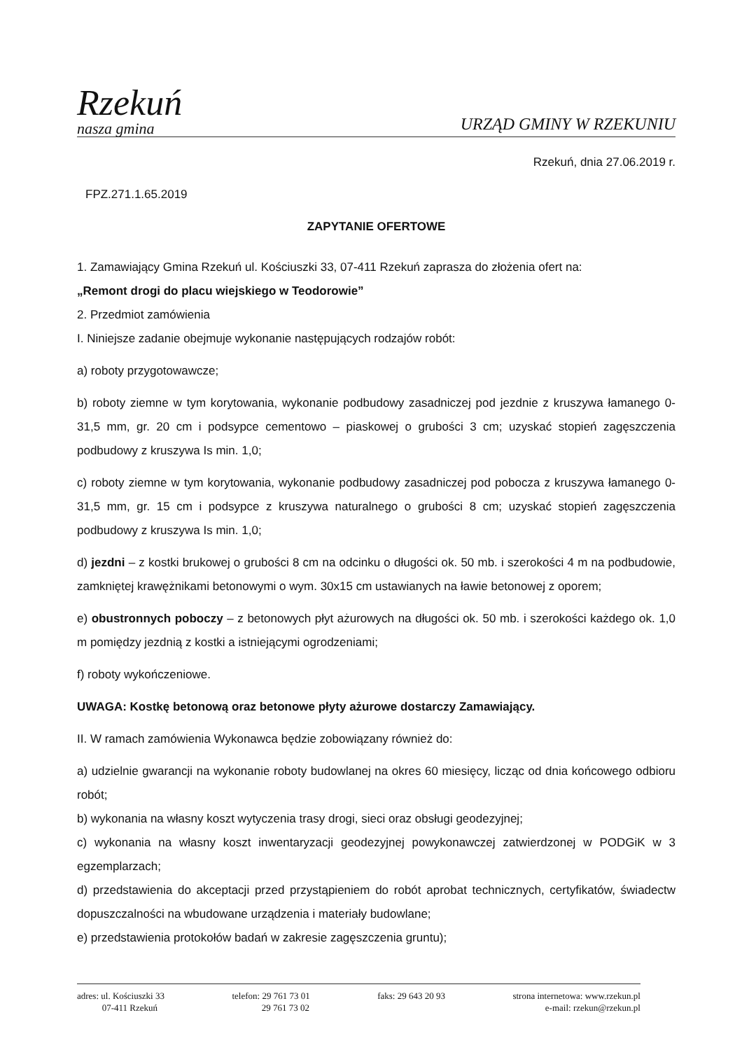Rzekuń
nasza gmina
URZĄD GMINY W RZEKUNIU
Rzekuń, dnia 27.06.2019 r.
FPZ.271.1.65.2019
ZAPYTANIE OFERTOWE
1. Zamawiający Gmina Rzekuń ul. Kościuszki 33, 07-411 Rzekuń zaprasza do złożenia ofert na:
„Remont drogi do placu wiejskiego w Teodorowie”
2. Przedmiot zamówienia
I. Niniejsze zadanie obejmuje wykonanie następujących rodzajów robót:
a) roboty przygotowawcze;
b) roboty ziemne w tym korytowania, wykonanie podbudowy zasadniczej pod jezdnie z kruszywa łamanego 0-31,5 mm, gr. 20 cm i podsypce cementowo – piaskowej o grubości 3 cm; uzyskać stopień zagęszczenia podbudowy z kruszywa Is min. 1,0;
c) roboty ziemne w tym korytowania, wykonanie podbudowy zasadniczej pod pobocza z kruszywa łamanego 0-31,5 mm, gr. 15 cm i podsypce z kruszywa naturalnego o grubości 8 cm; uzyskać stopień zagęszczenia podbudowy z kruszywa Is min. 1,0;
d) jezdni – z kostki brukowej o grubości 8 cm na odcinku o długości ok. 50 mb. i szerokości 4 m na podbudowie, zamkniętej krawężnikami betonowymi o wym. 30x15 cm ustawianych na ławie betonowej z oporem;
e) obustronnych poboczy – z betonowych płyt ażurowych na długości ok. 50 mb. i szerokości każdego ok. 1,0 m pomiędzy jezdnią z kostki a istniejącymi ogrodzeniami;
f) roboty wykończeniowe.
UWAGA: Kostkę betonową oraz betonowe płyty ażurowe dostarczy Zamawiający.
II. W ramach zamówienia Wykonawca będzie zobowiązany również do:
a) udzielnie gwarancji na wykonanie roboty budowlanej na okres 60 miesięcy, licząc od dnia końcowego odbioru robót;
b) wykonania na własny koszt wytyczenia trasy drogi, sieci oraz obsługi geodezyjnej;
c) wykonania na własny koszt inwentaryzacji geodezyjnej powykonawczej zatwierdzonej w PODGiK w 3 egzemplarzach;
d) przedstawienia do akceptacji przed przystąpieniem do robót aprobat technicznych, certyfikatów, świadectw dopuszczalności na wbudowane urządzenia i materiały budowlane;
e) przedstawienia protokołów badań w zakresie zagęszczenia gruntu);
adres: ul. Kościuszki 33
07-411 Rzekuń
telefon: 29 761 73 01
29 761 73 02
faks: 29 643 20 93 strona internetowa: www.rzekun.pl
e-mail: rzekun@rzekun.pl